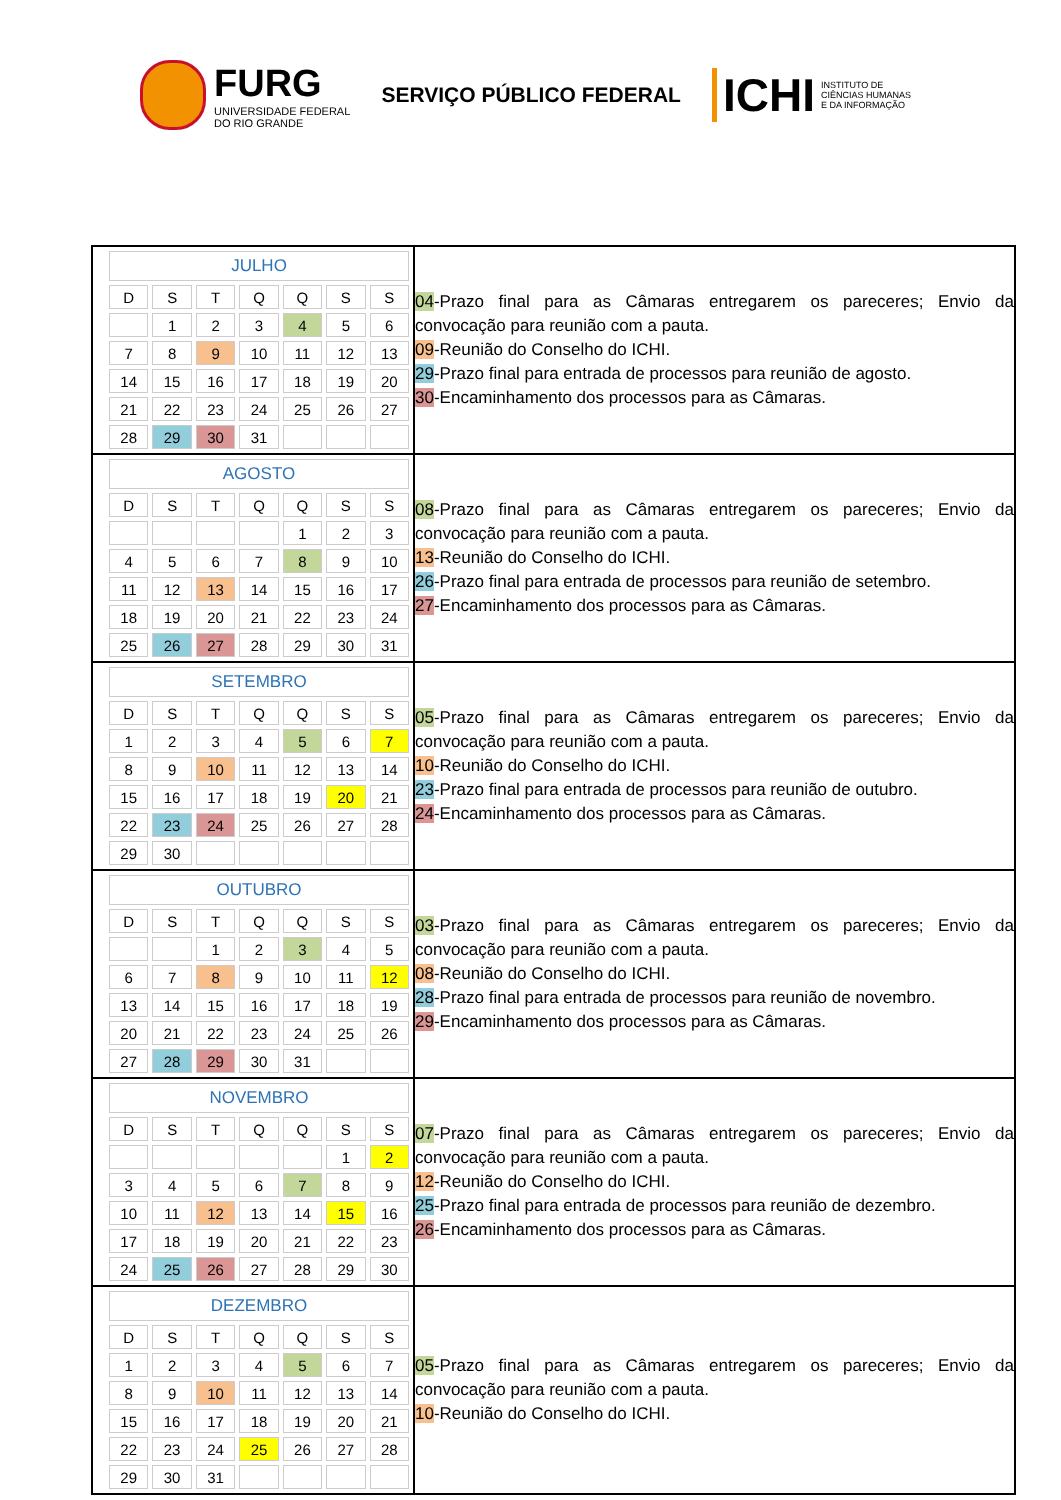FURG
UNIVERSIDADE FEDERAL
DO RIO GRANDE
SERVIÇO PÚBLICO FEDERAL
ICHI INSTITUTO DE
CIÊNCIAS HUMANAS
E DA INFORMAÇÃO
| / JULHO / / / / / / / / --- / --- / --- / --- / --- / --- / --- / / D / S / T / Q / Q / S / S / / / 1 / 2 / 3 / 4 / 5 / 6 / / 7 / 8 / 9 / 10 / 11 / 12 / 13 / / 14 / 15 / 16 / 17 / 18 / 19 / 20 / / 21 / 22 / 23 / 24 / 25 / 26 / 27 / / 28 / 29 / 30 / 31 / / / / | 04 -Prazo final para as Câmaras entregarem os pareceres; Envio da convocação para reunião com a pauta. 09 -Reunião do Conselho do ICHI. 29 -Prazo final para entrada de processos para reunião de agosto. 30 -Encaminhamento dos processos para as Câmaras. |
| / AGOSTO / / / / / / / / --- / --- / --- / --- / --- / --- / --- / / D / S / T / Q / Q / S / S / / / / / / 1 / 2 / 3 / / 4 / 5 / 6 / 7 / 8 / 9 / 10 / / 11 / 12 / 13 / 14 / 15 / 16 / 17 / / 18 / 19 / 20 / 21 / 22 / 23 / 24 / / 25 / 26 / 27 / 28 / 29 / 30 / 31 / | 08 -Prazo final para as Câmaras entregarem os pareceres; Envio da convocação para reunião com a pauta. 13 -Reunião do Conselho do ICHI. 26 -Prazo final para entrada de processos para reunião de setembro. 27 -Encaminhamento dos processos para as Câmaras. |
| / SETEMBRO / / / / / / / / --- / --- / --- / --- / --- / --- / --- / / D / S / T / Q / Q / S / S / / 1 / 2 / 3 / 4 / 5 / 6 / 7 / / 8 / 9 / 10 / 11 / 12 / 13 / 14 / / 15 / 16 / 17 / 18 / 19 / 20 / 21 / / 22 / 23 / 24 / 25 / 26 / 27 / 28 / / 29 / 30 / / / / / / | 05 -Prazo final para as Câmaras entregarem os pareceres; Envio da convocação para reunião com a pauta. 10 -Reunião do Conselho do ICHI. 23 -Prazo final para entrada de processos para reunião de outubro. 24 -Encaminhamento dos processos para as Câmaras. |
| / OUTUBRO / / / / / / / / --- / --- / --- / --- / --- / --- / --- / / D / S / T / Q / Q / S / S / / / / 1 / 2 / 3 / 4 / 5 / / 6 / 7 / 8 / 9 / 10 / 11 / 12 / / 13 / 14 / 15 / 16 / 17 / 18 / 19 / / 20 / 21 / 22 / 23 / 24 / 25 / 26 / / 27 / 28 / 29 / 30 / 31 / / / | 03 -Prazo final para as Câmaras entregarem os pareceres; Envio da convocação para reunião com a pauta. 08 -Reunião do Conselho do ICHI. 28 -Prazo final para entrada de processos para reunião de novembro. 29 -Encaminhamento dos processos para as Câmaras. |
| / NOVEMBRO / / / / / / / / --- / --- / --- / --- / --- / --- / --- / / D / S / T / Q / Q / S / S / / / / / / / 1 / 2 / / 3 / 4 / 5 / 6 / 7 / 8 / 9 / / 10 / 11 / 12 / 13 / 14 / 15 / 16 / / 17 / 18 / 19 / 20 / 21 / 22 / 23 / / 24 / 25 / 26 / 27 / 28 / 29 / 30 / | 07 -Prazo final para as Câmaras entregarem os pareceres; Envio da convocação para reunião com a pauta. 12 -Reunião do Conselho do ICHI. 25 -Prazo final para entrada de processos para reunião de dezembro. 26 -Encaminhamento dos processos para as Câmaras. |
| / DEZEMBRO / / / / / / / / --- / --- / --- / --- / --- / --- / --- / / D / S / T / Q / Q / S / S / / 1 / 2 / 3 / 4 / 5 / 6 / 7 / / 8 / 9 / 10 / 11 / 12 / 13 / 14 / / 15 / 16 / 17 / 18 / 19 / 20 / 21 / / 22 / 23 / 24 / 25 / 26 / 27 / 28 / / 29 / 30 / 31 / / / / / | 05 -Prazo final para as Câmaras entregarem os pareceres; Envio da convocação para reunião com a pauta. 10 -Reunião do Conselho do ICHI. |